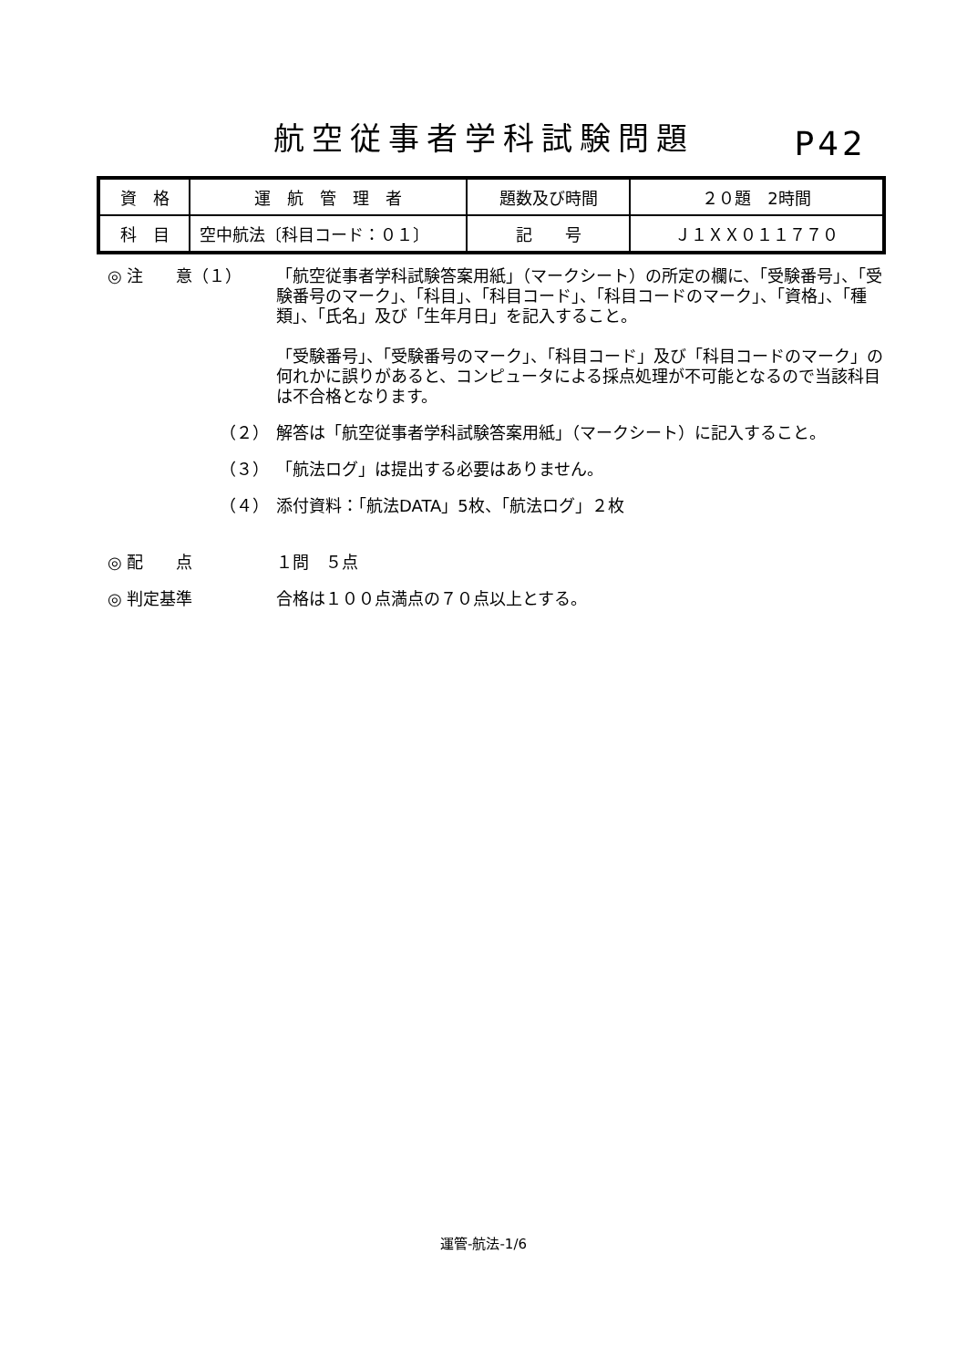航空従事者学科試験問題
P42
| 資 格 | 運 航 管 理 者 | 題数及び時間 | ２０題 2時間 |
| 科 目 | 空中航法〔科目コード：０１〕 | 記 号 | Ｊ１ＸＸ０１１７７０ |
◎ 注　　意（１） 「航空従事者学科試験答案用紙」（マークシート）の所定の欄に、「受験番号」、「受験番号のマーク」、「科目」、「科目コード」、「科目コードのマーク」、「資格」、「種類」、「氏名」及び「生年月日」を記入すること。
「受験番号」、「受験番号のマーク」、「科目コード」及び「科目コードのマーク」の何れかに誤りがあると、コンピュータによる採点処理が不可能となるので当該科目は不合格となります。
（２） 解答は「航空従事者学科試験答案用紙」（マークシート）に記入すること。
（３） 「航法ログ」は提出する必要はありません。
（４） 添付資料：「航法DATA」5枚、「航法ログ」２枚
◎ 配　　点 １問　５点
◎ 判定基準 合格は１００点満点の７０点以上とする。
運管-航法-1/6